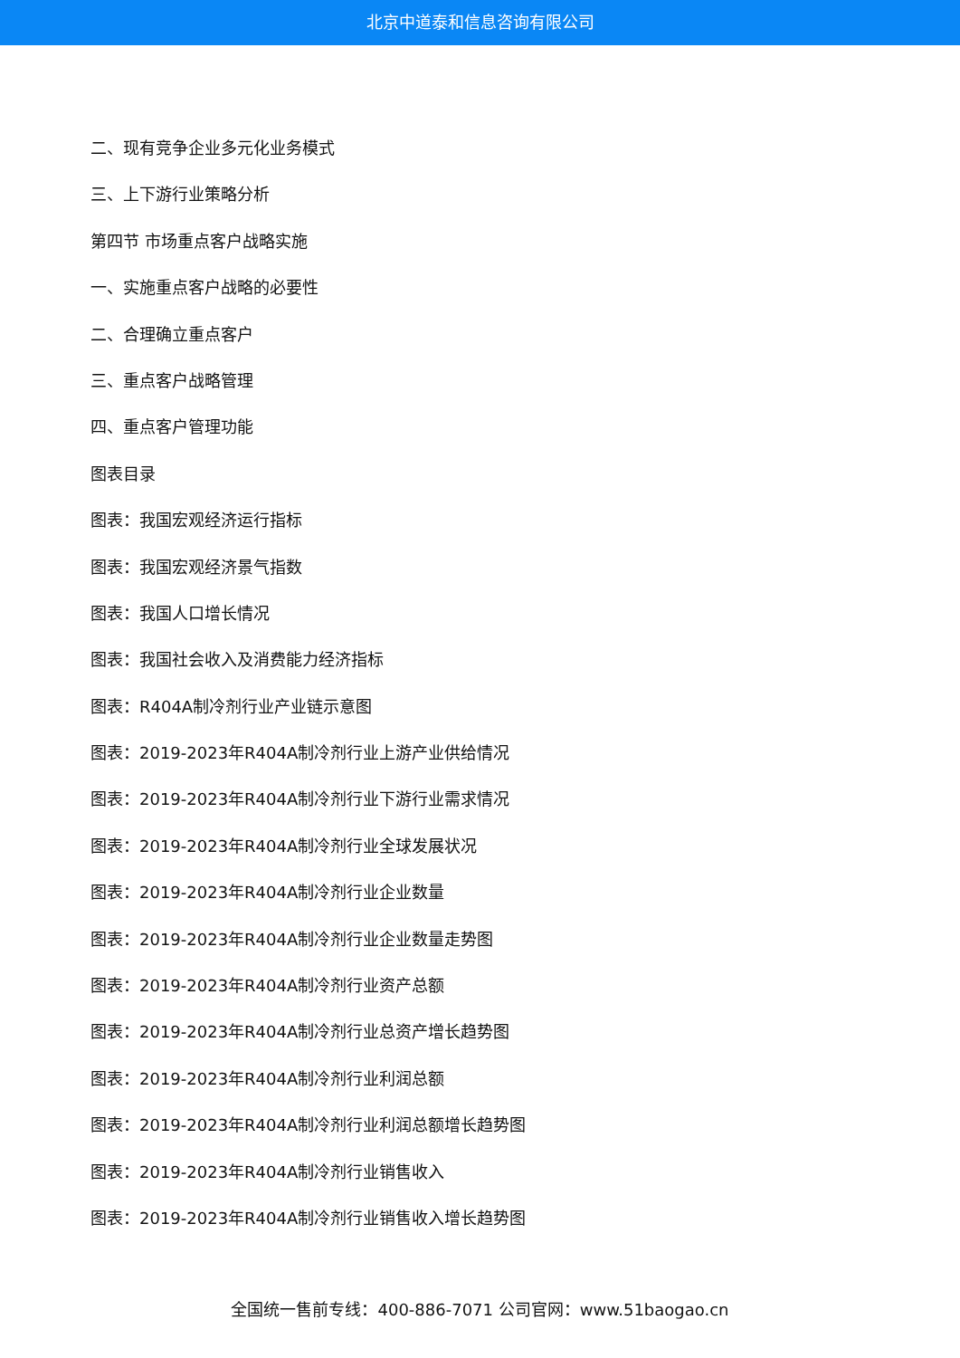北京中道泰和信息咨询有限公司
二、现有竞争企业多元化业务模式
三、上下游行业策略分析
第四节 市场重点客户战略实施
一、实施重点客户战略的必要性
二、合理确立重点客户
三、重点客户战略管理
四、重点客户管理功能
图表目录
图表：我国宏观经济运行指标
图表：我国宏观经济景气指数
图表：我国人口增长情况
图表：我国社会收入及消费能力经济指标
图表：R404A制冷剂行业产业链示意图
图表：2019-2023年R404A制冷剂行业上游产业供给情况
图表：2019-2023年R404A制冷剂行业下游行业需求情况
图表：2019-2023年R404A制冷剂行业全球发展状况
图表：2019-2023年R404A制冷剂行业企业数量
图表：2019-2023年R404A制冷剂行业企业数量走势图
图表：2019-2023年R404A制冷剂行业资产总额
图表：2019-2023年R404A制冷剂行业总资产增长趋势图
图表：2019-2023年R404A制冷剂行业利润总额
图表：2019-2023年R404A制冷剂行业利润总额增长趋势图
图表：2019-2023年R404A制冷剂行业销售收入
图表：2019-2023年R404A制冷剂行业销售收入增长趋势图
全国统一售前专线：400-886-7071 公司官网：www.51baogao.cn